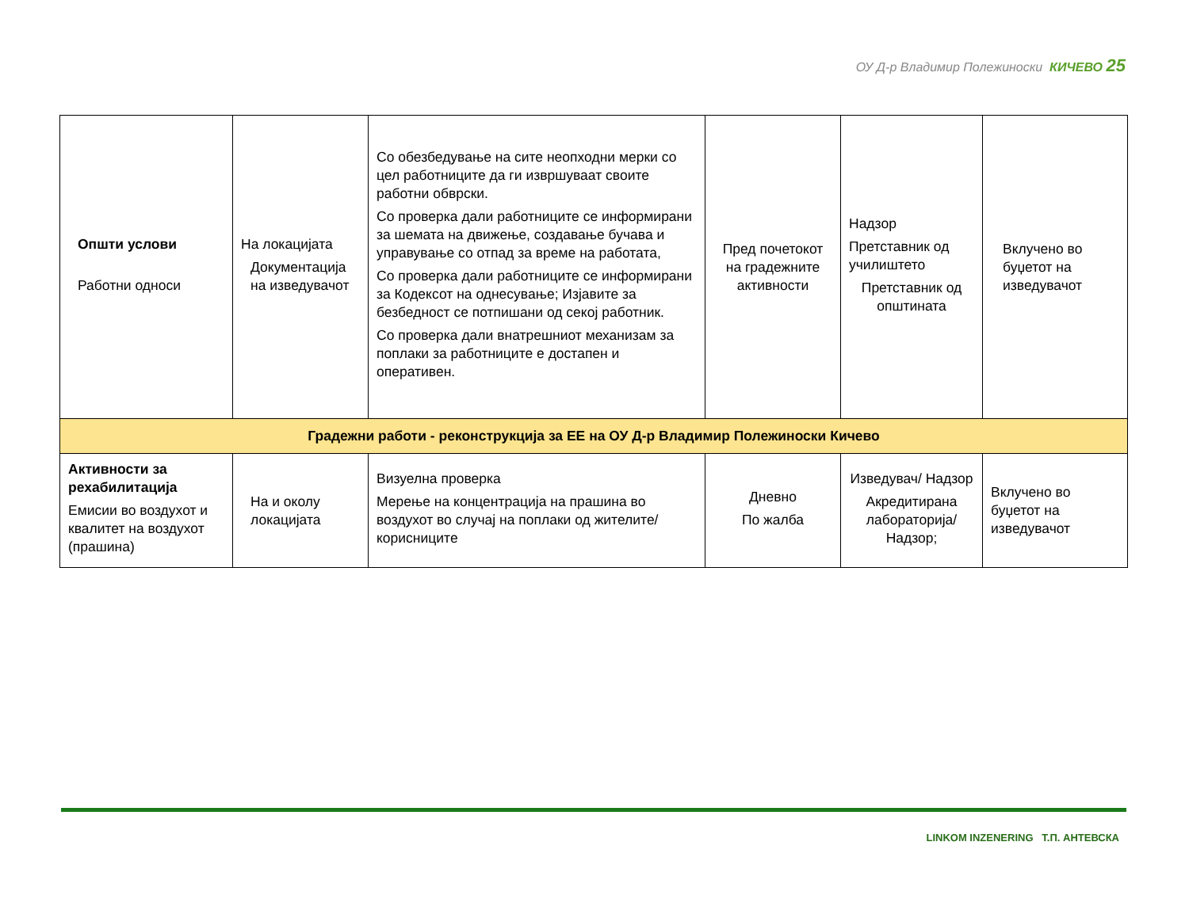ОУ Д-р Владимир Полежиноски КИЧЕВО 25
| Општи услови Работни односи | На локацијата Документација на изведувачот | Со обезбедување на сите неопходни мерки со цел работниците да ги извршуваат своите работни обврски. Со проверка дали работниците се информирани за шемата на движење, создавање бучава и управување со отпад за време на работата, Со проверка дали работниците се информирани за Кодексот на однесување; Изјавите за безбедност се потпишани од секој работник. Со проверка дали внатрешниот механизам за поплаки за работниците е достапен и оперативен. | Пред почетокот на градежните активности | Надзор Претставник од училиштето Претставник од општината | Вклучено во буџетот на изведувачот |
| Градежни работи - реконструкција за ЕЕ на ОУ Д-р Владимир Полежиноски Кичево | | | | | |
| Активности за рехабилитација Емисии во воздухот и квалитет на воздухот (прашина) | На и околу локацијата | Визуелна проверка Мерење на концентрација на прашина во воздухот во случај на поплаки од жителите/корисниците | Дневно По жалба | Изведувач/ Надзор Акредитирана лабораторија/ Надзор; | Вклучено во буџетот на изведувачот |
LINKOM INZENERING Т.П. АНТЕВСКА